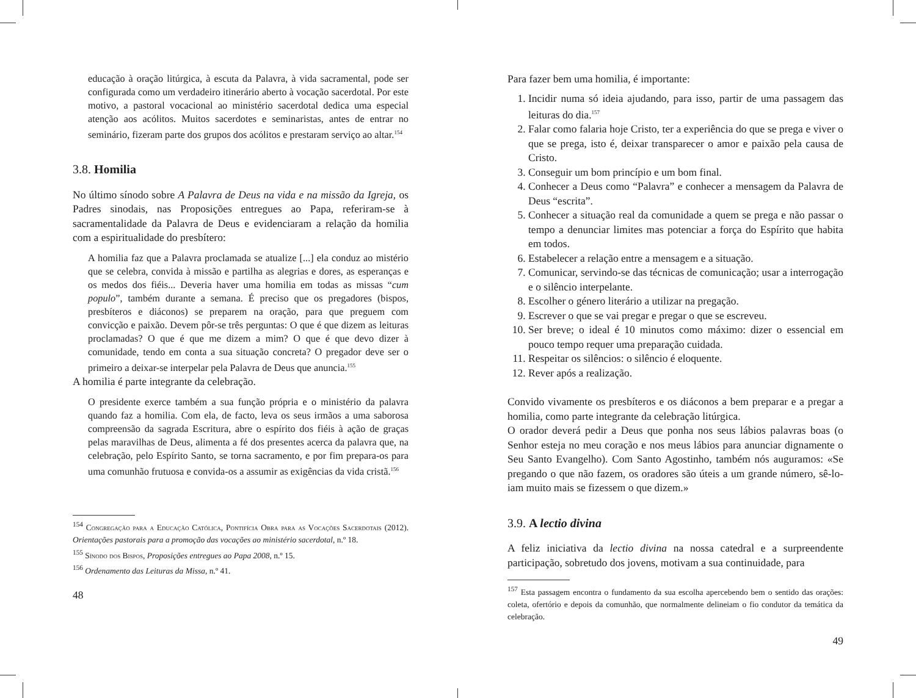educação à oração litúrgica, à escuta da Palavra, à vida sacramental, pode ser configurada como um verdadeiro itinerário aberto à vocação sacerdotal. Por este motivo, a pastoral vocacional ao ministério sacerdotal dedica uma especial atenção aos acólitos. Muitos sacerdotes e seminaristas, antes de entrar no seminário, fizeram parte dos grupos dos acólitos e prestaram serviço ao altar.<sup>154</sup>
3.8. Homilia
No último sínodo sobre A Palavra de Deus na vida e na missão da Igreja, os Padres sinodais, nas Proposições entregues ao Papa, referiram-se à sacramentalidade da Palavra de Deus e evidenciaram a relação da homilia com a espiritualidade do presbítero:
A homilia faz que a Palavra proclamada se atualize [...] ela conduz ao mistério que se celebra, convida à missão e partilha as alegrias e dores, as esperanças e os medos dos fiéis... Deveria haver uma homilia em todas as missas “cum populo”, também durante a semana. É preciso que os pregadores (bispos, presbíteros e diáconos) se preparem na oração, para que preguem com convicção e paixão. Devem pôr-se três perguntas: O que é que dizem as leituras proclamadas? O que é que me dizem a mim? O que é que devo dizer à comunidade, tendo em conta a sua situação concreta? O pregador deve ser o primeiro a deixar-se interpelar pela Palavra de Deus que anuncia.<sup>155</sup>
A homilia é parte integrante da celebração.
O presidente exerce também a sua função própria e o ministério da palavra quando faz a homilia. Com ela, de facto, leva os seus irmãos a uma saborosa compreensão da sagrada Escritura, abre o espírito dos fiéis à ação de graças pelas maravilhas de Deus, alimenta a fé dos presentes acerca da palavra que, na celebração, pelo Espírito Santo, se torna sacramento, e por fim prepara-os para uma comunhão frutuosa e convida-os a assumir as exigências da vida cristã.<sup>156</sup>
<sup>154</sup> Congregação para a Educação Católica, Pontifícia Obra para as Vocações Sacerdotais (2012). Orientações pastorais para a promoção das vocações ao ministério sacerdotal, n.º 18.
<sup>155</sup> Sínodo dos Bispos, Proposições entregues ao Papa 2008, n.º 15.
<sup>156</sup> Ordenamento das Leituras da Missa, n.º 41.
48
Para fazer bem uma homilia, é importante:
1. Incidir numa só ideia ajudando, para isso, partir de uma passagem das leituras do dia.<sup>157</sup>
2. Falar como falaria hoje Cristo, ter a experiência do que se prega e viver o que se prega, isto é, deixar transparecer o amor e paixão pela causa de Cristo.
3. Conseguir um bom princípio e um bom final.
4. Conhecer a Deus como “Palavra” e conhecer a mensagem da Palavra de Deus “escrita”.
5. Conhecer a situação real da comunidade a quem se prega e não passar o tempo a denunciar limites mas potenciar a força do Espírito que habita em todos.
6. Estabelecer a relação entre a mensagem e a situação.
7. Comunicar, servindo-se das técnicas de comunicação; usar a interrogação e o silêncio interpelante.
8. Escolher o género literário a utilizar na pregação.
9. Escrever o que se vai pregar e pregar o que se escreveu.
10. Ser breve; o ideal é 10 minutos como máximo: dizer o essencial em pouco tempo requer uma preparação cuidada.
11. Respeitar os silêncios: o silêncio é eloquente.
12. Rever após a realização.
Convido vivamente os presbíteros e os diáconos a bem preparar e a pregar a homilia, como parte integrante da celebração litúrgica.
O orador deverá pedir a Deus que ponha nos seus lábios palavras boas (o Senhor esteja no meu coração e nos meus lábios para anunciar dignamente o Seu Santo Evangelho). Com Santo Agostinho, também nós auguramos: «Se pregando o que não fazem, os oradores são úteis a um grande número, sê-lo-iam muito mais se fizessem o que dizem.»
3.9. A lectio divina
A feliz iniciativa da lectio divina na nossa catedral e a surpreendente participação, sobretudo dos jovens, motivam a sua continuidade, para
<sup>157</sup> Esta passagem encontra o fundamento da sua escolha apercebendo bem o sentido das orações: coleta, ofertório e depois da comunhão, que normalmente delineiam o fio condutor da temática da celebração.
49